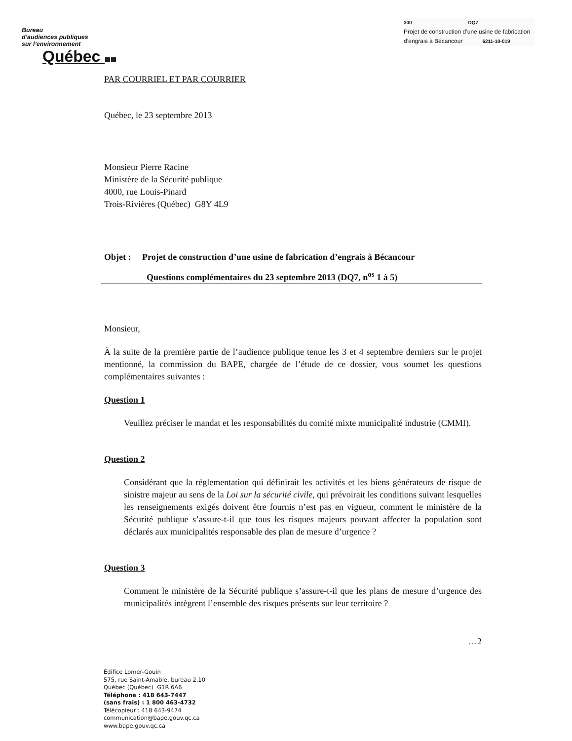Bureau
d’audiences publiques
sur l’environnement
Québec
300 DQ7
Projet de construction d’une usine de fabrication
d’engrais à Bécancour 6211-10-019
PAR COURRIEL ET PAR COURRIER
Québec, le 23 septembre 2013
Monsieur Pierre Racine
Ministère de la Sécurité publique
4000, rue Louis-Pinard
Trois-Rivières (Québec) G8Y 4L9
Objet : Projet de construction d’une usine de fabrication d’engrais à Bécancour
Questions complémentaires du 23 septembre 2013 (DQ7, n<sup>os</sup> 1 à 5)
Monsieur,
À la suite de la première partie de l’audience publique tenue les 3 et 4 septembre derniers sur le projet mentionné, la commission du BAPE, chargée de l’étude de ce dossier, vous soumet les questions complémentaires suivantes :
Question 1
Veuillez préciser le mandat et les responsabilités du comité mixte municipalité industrie (CMMI).
Question 2
Considérant que la réglementation qui définirait les activités et les biens générateurs de risque de sinistre majeur au sens de la Loi sur la sécurité civile, qui prévoirait les conditions suivant lesquelles les renseignements exigés doivent être fournis n’est pas en vigueur, comment le ministère de la Sécurité publique s’assure-t-il que tous les risques majeurs pouvant affecter la population sont déclarés aux municipalités responsable des plan de mesure d’urgence ?
Question 3
Comment le ministère de la Sécurité publique s’assure-t-il que les plans de mesure d’urgence des municipalités intègrent l’ensemble des risques présents sur leur territoire ?
…2
Édifice Lomer-Gouin
575, rue Saint-Amable, bureau 2.10
Québec (Québec) G1R 6A6
Téléphone : 418 643-7447
(sans frais) : 1 800 463-4732
Télécopieur : 418 643-9474
communication@bape.gouv.qc.ca
www.bape.gouv.qc.ca